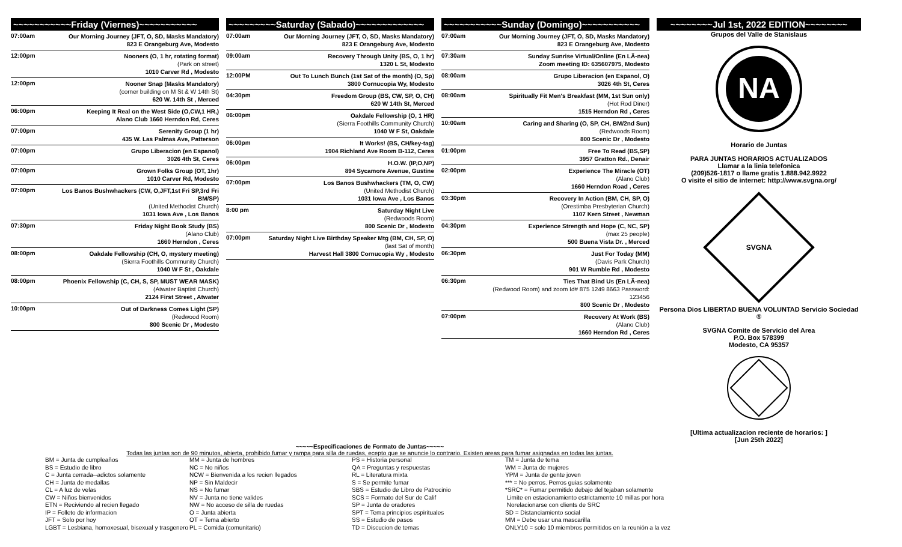~~~~~~~~~~~Friday (Viernes)~~~~~~~~~~~
| 07:00am | Our Morning Journey (JFT, O, SD, Masks Mandatory) 823 E Orangeburg Ave, Modesto |
| 12:00pm | Nooners (O, 1 hr, rotating format) (Park on street) 1010 Carver Rd , Modesto |
| 12:00pm | Nooner Snap (Masks Mandatory) (corner building on M St & W 14th St) 620 W. 14th St , Merced |
| 06:00pm | Keeping It Real on the West Side (O,CW,1 HR,) Alano Club 1660 Herndon Rd, Ceres |
| 07:00pm | Serenity Group (1 hr) 435 W. Las Palmas Ave, Patterson |
| 07:00pm | Grupo Liberacion (en Espanol) 3026 4th St, Ceres |
| 07:00pm | Grown Folks Group (OT, 1hr) 1010 Carver Rd, Modesto |
| 07:00pm | Los Banos Bushwhackers (CW, O,JFT,1st Fri SP,3rd Fri BM/SP) (United Methodist Church) 1031 Iowa Ave , Los Banos |
| 07:30pm | Friday Night Book Study (BS) (Alano Club) 1660 Herndon , Ceres |
| 08:00pm | Oakdale Fellowship (CH, O, mystery meeting) (Sierra Foothills Community Church) 1040 W F St , Oakdale |
| 08:00pm | Phoenix Fellowship (C, CH, S, SP, MUST WEAR MASK) (Atwater Baptist Church) 2124 First Street , Atwater |
| 10:00pm | Out of Darkness Comes Light (SP) (Redwood Room) 800 Scenic Dr , Modesto |
~~~~~~~~~Saturday (Sabado)~~~~~~~~~~~~~
| 07:00am | Our Morning Journey (JFT, O, SD, Masks Mandatory) 823 E Orangeburg Ave, Modesto |
| 09:00am | Recovery Through Unity (BS, O, 1 hr) 1320 L St, Modesto |
| 12:00PM | Out To Lunch Bunch (1st Sat of the month) (O, Sp) 3800 Cornucopia Wy, Modesto |
| 04:30pm | Freedom Group (BS, CW, SP, O, CH) 620 W 14th St, Merced |
| 06:00pm | Oakdale Fellowship (O, 1 HR) (Sierra Foothills Community Church) 1040 W F St, Oakdale |
| 06:00pm | It Works! (BS, CH/key-tag) 1904 Richland Ave Room B-112, Ceres |
| 06:00pm | H.O.W. (IP,O,NP) 894 Sycamore Avenue, Gustine |
| 07:00pm | Los Banos Bushwhackers (TM, O, CW) (United Methodist Church) 1031 Iowa Ave , Los Banos |
| 8:00 pm | Saturday Night Live (Redwoods Room) 800 Scenic Dr , Modesto |
| 07:00pm | Saturday Night Live Birthday Speaker Mtg (BM, CH, SP, O) (last Sat of month) Harvest Hall 3800 Cornucopia Wy , Modesto |
~~~~~~~~~~~Sunday (Domingo)~~~~~~~~~~~
| 07:00am | Our Morning Journey (JFT, O, SD, Masks Mandatory) 823 E Orangeburg Ave, Modesto |
| 07:30am | Sunday Sunrise Virtual/Online (En LÃ-nea) Zoom meeting ID: 635607975, Modesto |
| 08:00am | Grupo Liberacion (en Espanol, O) 3026 4th St, Ceres |
| 08:00am | Spiritually Fit Men's Breakfast (MM, 1st Sun only) (Hot Rod Diner) 1515 Herndon Rd , Ceres |
| 10:00am | Caring and Sharing (O, SP, CH, BM/2nd Sun) (Redwoods Room) 800 Scenic Dr , Modesto |
| 01:00pm | Free To Read (BS,SP) 3957 Gratton Rd., Denair |
| 02:00pm | Experience The Miracle (OT) (Alano Club) 1660 Herndon Road , Ceres |
| 03:30pm | Recovery In Action (BM, CH, SP, O) (Orestimba Presbyterian Church) 1107 Kern Street , Newman |
| 04:30pm | Experience Strength and Hope (C, NC, SP) (max 25 people) 500 Buena Vista Dr. , Merced |
| 06:30pm | Just For Today (MM) (Davis Park Church) 901 W Rumble Rd , Modesto |
| 06:30pm | Ties That Bind Us (En LÃ-nea) (Redwood Room) and zoom Id# 875 1249 8663 Password: 123456 800 Scenic Dr , Modesto |
| 07:00pm | Recovery At Work (BS) (Alano Club) 1660 Herndon Rd , Ceres |
~~~~~~~~Jul 1st, 2022 EDITION~~~~~~~~
Grupos del Valle de Stanislaus
NA
Horario de Juntas
PARA JUNTAS HORARIOS ACTUALIZADOS
Llamar a la linia telefonica
(209)526-1817 o llame gratis 1.888.942.9922
O visite el sitio de internet: http://www.svgna.org/
SVGNA
Persona Dios LIBERTAD BUENA VOLUNTAD Servicio Sociedad ®
SVGNA Comite de Servicio del Area
P.O. Box 578399
Modesto, CA 95357
[Ultima actualizacion reciente de horarios: ]
[Jun 25th 2022]
~~~~~Especificaciones de Formato de Juntas~~~~~
Todas las juntas son de 90 minutos, abierta, prohibido fumar y rampa para silla de ruedas, ecepto que se anuncie lo contrario. Existen areas para fumar asignadas en todas las juntas.
BM = Junta de cumpleaños
BS = Estudio de libro
C = Junta cerrada--adictos solamente
CH = Junta de medallas
CL = A luz de velas
CW = Niños bienvenidos
ETN = Reciviendo al recien llegado
IP = Folleto de informacion
JFT = Solo por hoy
LGBT = Lesbiana, homoxesual, bisexual y trasgenero
MM = Junta de hombres
NC = No niños
NCW = Bienvenida a los recien llegados
NP = Sin Maldecir
NS = No fumar
NV = Junta no tiene valides
NW = No acceso de silla de ruedas
O = Junta abierta
OT = Tema abierto
PL = Comida (comunitario)
PS = Historia personal
QA = Preguntas y respuestas
RL = Literatura mixta
S = Se permite fumar
SBS = Estudio de Libro de Patrocinio
SCS = Formato del Sur de Calif
SP = Junta de oradores
SPT = Tema principios espirituales
SS = Estudio de pasos
TD = Discucion de temas
TM = Junta de tema
WM = Junta de mujeres
YPM = Junta de gente joven
*** = No perros. Perros guias solamente
*SRC* = Fumar permitido debajo del tejaban solamente
Limite en estacionamiento estrictamente 10 millas por hora
Norelacionarse con clients de SRC
SD = Distanciamiento social
MM = Debe usar una mascarilla
ONLY10 = solo 10 miembros permitidos en la reunión a la vez